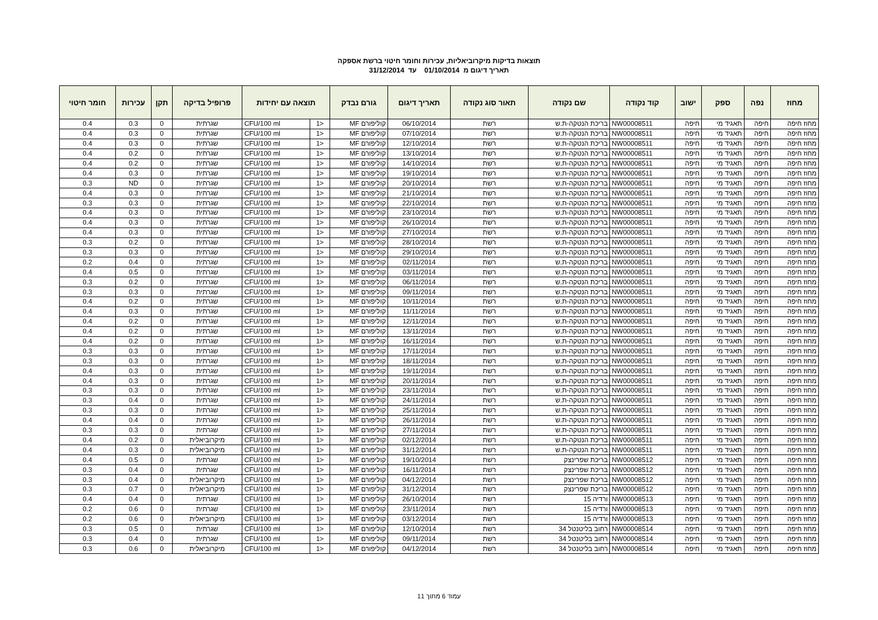תוצאות בדיקות מיקרוביאליות, עכירות וחומר חיטוי ברשת אספקה
תאריך דיגום מ 01/10/2014 עד 31/12/2014
| מחוז | נפה | ספק | ישוב | קוד נקודה | שם נקודה | תאור סוג נקודה | תאריך דיגום | גורם נבדק | תוצאה עם יחידות | | פרופיל בדיקה | תקן | עכירות | חומר חיטוי |
| --- | --- | --- | --- | --- | --- | --- | --- | --- | --- | --- | --- | --- | --- | --- |
| מחוז חיפה | חיפה | תאגיד מי | חיפה | NW00008511 | בריכת הנטקה-ת.ש | רשת | 06/10/2014 | קוליפורם MF | <1 | CFU/100 ml | שגרתית | 0 | 0.3 | 0.4 |
| מחוז חיפה | חיפה | תאגיד מי | חיפה | NW00008511 | בריכת הנטקה-ת.ש | רשת | 07/10/2014 | קוליפורם MF | <1 | CFU/100 ml | שגרתית | 0 | 0.3 | 0.4 |
| מחוז חיפה | חיפה | תאגיד מי | חיפה | NW00008511 | בריכת הנטקה-ת.ש | רשת | 12/10/2014 | קוליפורם MF | <1 | CFU/100 ml | שגרתית | 0 | 0.3 | 0.4 |
| מחוז חיפה | חיפה | תאגיד מי | חיפה | NW00008511 | בריכת הנטקה-ת.ש | רשת | 13/10/2014 | קוליפורם MF | <1 | CFU/100 ml | שגרתית | 0 | 0.2 | 0.4 |
| מחוז חיפה | חיפה | תאגיד מי | חיפה | NW00008511 | בריכת הנטקה-ת.ש | רשת | 14/10/2014 | קוליפורם MF | <1 | CFU/100 ml | שגרתית | 0 | 0.2 | 0.4 |
| מחוז חיפה | חיפה | תאגיד מי | חיפה | NW00008511 | בריכת הנטקה-ת.ש | רשת | 19/10/2014 | קוליפורם MF | <1 | CFU/100 ml | שגרתית | 0 | 0.3 | 0.4 |
| מחוז חיפה | חיפה | תאגיד מי | חיפה | NW00008511 | בריכת הנטקה-ת.ש | רשת | 20/10/2014 | קוליפורם MF | <1 | CFU/100 ml | שגרתית | 0 | ND | 0.3 |
| מחוז חיפה | חיפה | תאגיד מי | חיפה | NW00008511 | בריכת הנטקה-ת.ש | רשת | 21/10/2014 | קוליפורם MF | <1 | CFU/100 ml | שגרתית | 0 | 0.3 | 0.4 |
| מחוז חיפה | חיפה | תאגיד מי | חיפה | NW00008511 | בריכת הנטקה-ת.ש | רשת | 22/10/2014 | קוליפורם MF | <1 | CFU/100 ml | שגרתית | 0 | 0.3 | 0.3 |
| מחוז חיפה | חיפה | תאגיד מי | חיפה | NW00008511 | בריכת הנטקה-ת.ש | רשת | 23/10/2014 | קוליפורם MF | <1 | CFU/100 ml | שגרתית | 0 | 0.3 | 0.4 |
| מחוז חיפה | חיפה | תאגיד מי | חיפה | NW00008511 | בריכת הנטקה-ת.ש | רשת | 26/10/2014 | קוליפורם MF | <1 | CFU/100 ml | שגרתית | 0 | 0.3 | 0.4 |
| מחוז חיפה | חיפה | תאגיד מי | חיפה | NW00008511 | בריכת הנטקה-ת.ש | רשת | 27/10/2014 | קוליפורם MF | <1 | CFU/100 ml | שגרתית | 0 | 0.3 | 0.4 |
| מחוז חיפה | חיפה | תאגיד מי | חיפה | NW00008511 | בריכת הנטקה-ת.ש | רשת | 28/10/2014 | קוליפורם MF | <1 | CFU/100 ml | שגרתית | 0 | 0.2 | 0.3 |
| מחוז חיפה | חיפה | תאגיד מי | חיפה | NW00008511 | בריכת הנטקה-ת.ש | רשת | 29/10/2014 | קוליפורם MF | <1 | CFU/100 ml | שגרתית | 0 | 0.3 | 0.3 |
| מחוז חיפה | חיפה | תאגיד מי | חיפה | NW00008511 | בריכת הנטקה-ת.ש | רשת | 02/11/2014 | קוליפורם MF | <1 | CFU/100 ml | שגרתית | 0 | 0.4 | 0.2 |
| מחוז חיפה | חיפה | תאגיד מי | חיפה | NW00008511 | בריכת הנטקה-ת.ש | רשת | 03/11/2014 | קוליפורם MF | <1 | CFU/100 ml | שגרתית | 0 | 0.5 | 0.4 |
| מחוז חיפה | חיפה | תאגיד מי | חיפה | NW00008511 | בריכת הנטקה-ת.ש | רשת | 06/11/2014 | קוליפורם MF | <1 | CFU/100 ml | שגרתית | 0 | 0.2 | 0.3 |
| מחוז חיפה | חיפה | תאגיד מי | חיפה | NW00008511 | בריכת הנטקה-ת.ש | רשת | 09/11/2014 | קוליפורם MF | <1 | CFU/100 ml | שגרתית | 0 | 0.3 | 0.3 |
| מחוז חיפה | חיפה | תאגיד מי | חיפה | NW00008511 | בריכת הנטקה-ת.ש | רשת | 10/11/2014 | קוליפורם MF | <1 | CFU/100 ml | שגרתית | 0 | 0.2 | 0.4 |
| מחוז חיפה | חיפה | תאגיד מי | חיפה | NW00008511 | בריכת הנטקה-ת.ש | רשת | 11/11/2014 | קוליפורם MF | <1 | CFU/100 ml | שגרתית | 0 | 0.3 | 0.4 |
| מחוז חיפה | חיפה | תאגיד מי | חיפה | NW00008511 | בריכת הנטקה-ת.ש | רשת | 12/11/2014 | קוליפורם MF | <1 | CFU/100 ml | שגרתית | 0 | 0.2 | 0.4 |
| מחוז חיפה | חיפה | תאגיד מי | חיפה | NW00008511 | בריכת הנטקה-ת.ש | רשת | 13/11/2014 | קוליפורם MF | <1 | CFU/100 ml | שגרתית | 0 | 0.2 | 0.4 |
| מחוז חיפה | חיפה | תאגיד מי | חיפה | NW00008511 | בריכת הנטקה-ת.ש | רשת | 16/11/2014 | קוליפורם MF | <1 | CFU/100 ml | שגרתית | 0 | 0.2 | 0.4 |
| מחוז חיפה | חיפה | תאגיד מי | חיפה | NW00008511 | בריכת הנטקה-ת.ש | רשת | 17/11/2014 | קוליפורם MF | <1 | CFU/100 ml | שגרתית | 0 | 0.3 | 0.3 |
| מחוז חיפה | חיפה | תאגיד מי | חיפה | NW00008511 | בריכת הנטקה-ת.ש | רשת | 18/11/2014 | קוליפורם MF | <1 | CFU/100 ml | שגרתית | 0 | 0.3 | 0.3 |
| מחוז חיפה | חיפה | תאגיד מי | חיפה | NW00008511 | בריכת הנטקה-ת.ש | רשת | 19/11/2014 | קוליפורם MF | <1 | CFU/100 ml | שגרתית | 0 | 0.3 | 0.4 |
| מחוז חיפה | חיפה | תאגיד מי | חיפה | NW00008511 | בריכת הנטקה-ת.ש | רשת | 20/11/2014 | קוליפורם MF | <1 | CFU/100 ml | שגרתית | 0 | 0.3 | 0.4 |
| מחוז חיפה | חיפה | תאגיד מי | חיפה | NW00008511 | בריכת הנטקה-ת.ש | רשת | 23/11/2014 | קוליפורם MF | <1 | CFU/100 ml | שגרתית | 0 | 0.3 | 0.3 |
| מחוז חיפה | חיפה | תאגיד מי | חיפה | NW00008511 | בריכת הנטקה-ת.ש | רשת | 24/11/2014 | קוליפורם MF | <1 | CFU/100 ml | שגרתית | 0 | 0.4 | 0.3 |
| מחוז חיפה | חיפה | תאגיד מי | חיפה | NW00008511 | בריכת הנטקה-ת.ש | רשת | 25/11/2014 | קוליפורם MF | <1 | CFU/100 ml | שגרתית | 0 | 0.3 | 0.3 |
| מחוז חיפה | חיפה | תאגיד מי | חיפה | NW00008511 | בריכת הנטקה-ת.ש | רשת | 26/11/2014 | קוליפורם MF | <1 | CFU/100 ml | שגרתית | 0 | 0.4 | 0.4 |
| מחוז חיפה | חיפה | תאגיד מי | חיפה | NW00008511 | בריכת הנטקה-ת.ש | רשת | 27/11/2014 | קוליפורם MF | <1 | CFU/100 ml | שגרתית | 0 | 0.3 | 0.3 |
| מחוז חיפה | חיפה | תאגיד מי | חיפה | NW00008511 | בריכת הנטקה-ת.ש | רשת | 02/12/2014 | קוליפורם MF | <1 | CFU/100 ml | מיקרוביאלית | 0 | 0.2 | 0.4 |
| מחוז חיפה | חיפה | תאגיד מי | חיפה | NW00008511 | בריכת הנטקה-ת.ש | רשת | 31/12/2014 | קוליפורם MF | <1 | CFU/100 ml | מיקרוביאלית | 0 | 0.3 | 0.4 |
| מחוז חיפה | חיפה | תאגיד מי | חיפה | NW00008512 | בריכת שפרינצק | רשת | 19/10/2014 | קוליפורם MF | <1 | CFU/100 ml | שגרתית | 0 | 0.5 | 0.4 |
| מחוז חיפה | חיפה | תאגיד מי | חיפה | NW00008512 | בריכת שפרינצק | רשת | 16/11/2014 | קוליפורם MF | <1 | CFU/100 ml | שגרתית | 0 | 0.4 | 0.3 |
| מחוז חיפה | חיפה | תאגיד מי | חיפה | NW00008512 | בריכת שפרינצק | רשת | 04/12/2014 | קוליפורם MF | <1 | CFU/100 ml | מיקרוביאלית | 0 | 0.4 | 0.3 |
| מחוז חיפה | חיפה | תאגיד מי | חיפה | NW00008512 | בריכת שפרינצק | רשת | 31/12/2014 | קוליפורם MF | <1 | CFU/100 ml | מיקרוביאלית | 0 | 0.7 | 0.3 |
| מחוז חיפה | חיפה | תאגיד מי | חיפה | NW00008513 | ורדיה 15 | רשת | 26/10/2014 | קוליפורם MF | <1 | CFU/100 ml | שגרתית | 0 | 0.4 | 0.4 |
| מחוז חיפה | חיפה | תאגיד מי | חיפה | NW00008513 | ורדיה 15 | רשת | 23/11/2014 | קוליפורם MF | <1 | CFU/100 ml | שגרתית | 0 | 0.6 | 0.2 |
| מחוז חיפה | חיפה | תאגיד מי | חיפה | NW00008513 | ורדיה 15 | רשת | 03/12/2014 | קוליפורם MF | <1 | CFU/100 ml | מיקרוביאלית | 0 | 0.6 | 0.2 |
| מחוז חיפה | חיפה | תאגיד מי | חיפה | NW00008514 | רחוב בליטנטל 34 | רשת | 12/10/2014 | קוליפורם MF | <1 | CFU/100 ml | שגרתית | 0 | 0.5 | 0.3 |
| מחוז חיפה | חיפה | תאגיד מי | חיפה | NW00008514 | רחוב בליטנטל 34 | רשת | 09/11/2014 | קוליפורם MF | <1 | CFU/100 ml | שגרתית | 0 | 0.4 | 0.3 |
| מחוז חיפה | חיפה | תאגיד מי | חיפה | NW00008514 | רחוב בליטנטל 34 | רשת | 04/12/2014 | קוליפורם MF | <1 | CFU/100 ml | מיקרוביאלית | 0 | 0.6 | 0.3 |
עמוד 6 מתוך 11